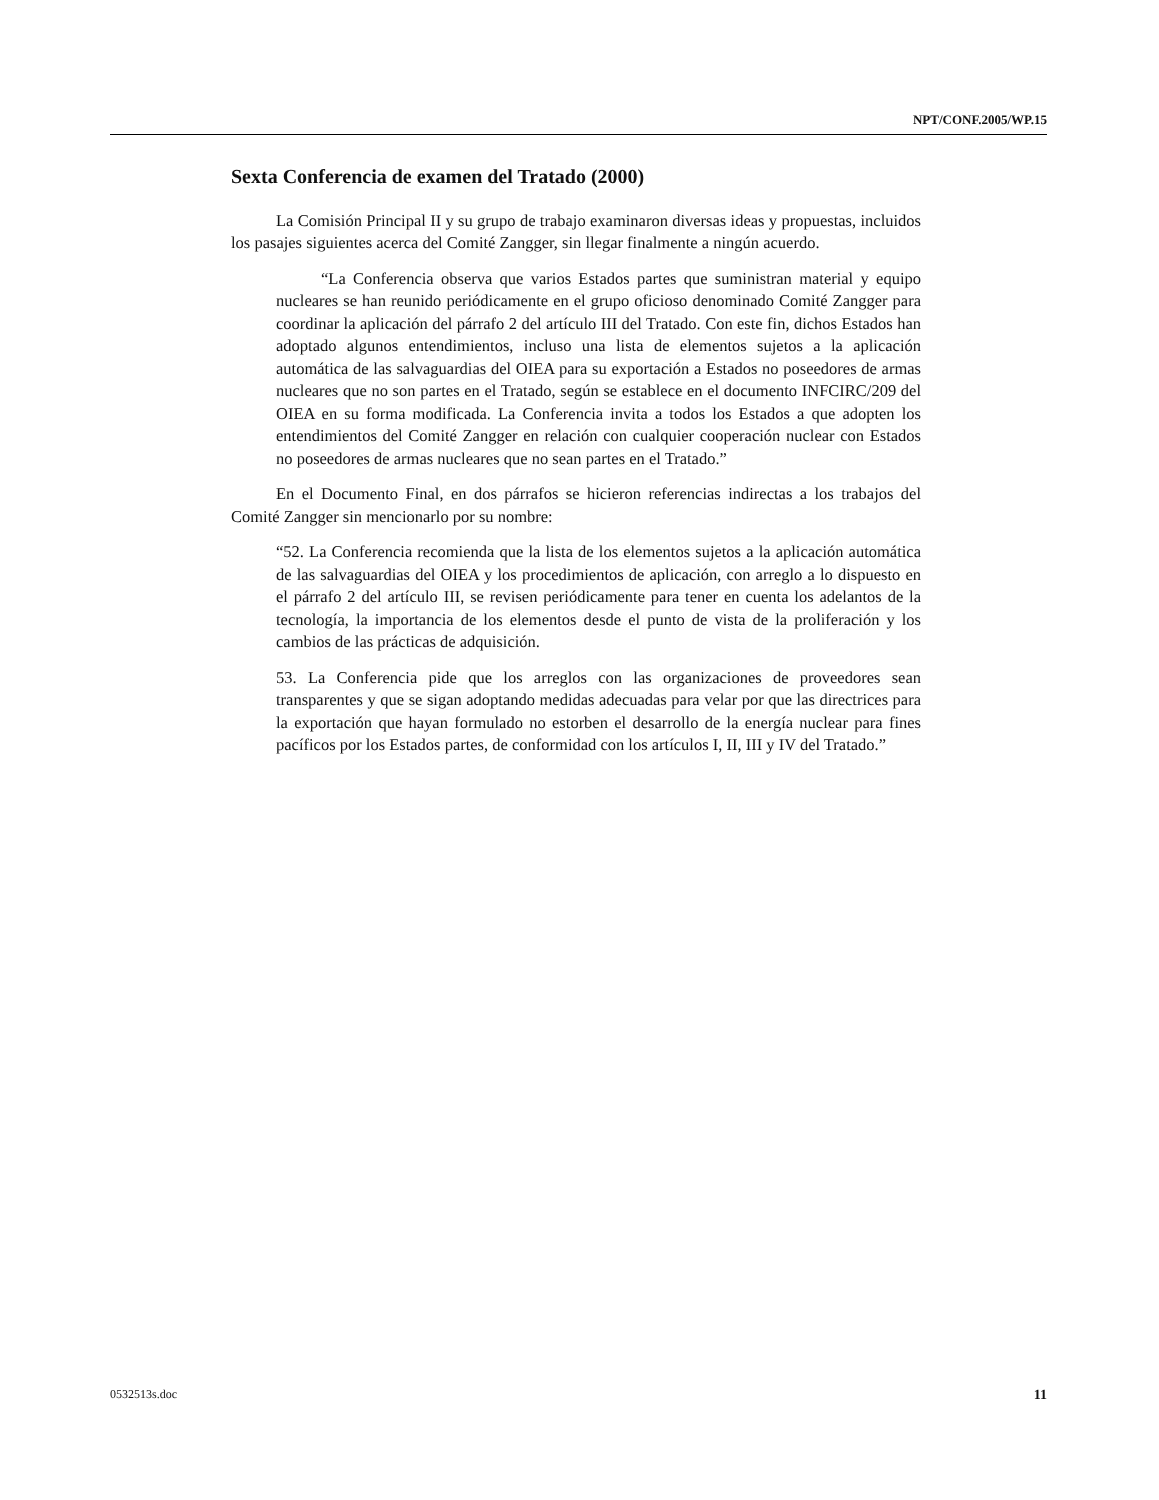NPT/CONF.2005/WP.15
Sexta Conferencia de examen del Tratado (2000)
La Comisión Principal II y su grupo de trabajo examinaron diversas ideas y propuestas, incluidos los pasajes siguientes acerca del Comité Zangger, sin llegar finalmente a ningún acuerdo.
“La Conferencia observa que varios Estados partes que suministran material y equipo nucleares se han reunido periódicamente en el grupo oficioso denominado Comité Zangger para coordinar la aplicación del párrafo 2 del artículo III del Tratado. Con este fin, dichos Estados han adoptado algunos entendimientos, incluso una lista de elementos sujetos a la aplicación automática de las salvaguardias del OIEA para su exportación a Estados no poseedores de armas nucleares que no son partes en el Tratado, según se establece en el documento INFCIRC/209 del OIEA en su forma modificada. La Conferencia invita a todos los Estados a que adopten los entendimientos del Comité Zangger en relación con cualquier cooperación nuclear con Estados no poseedores de armas nucleares que no sean partes en el Tratado.”
En el Documento Final, en dos párrafos se hicieron referencias indirectas a los trabajos del Comité Zangger sin mencionarlo por su nombre:
“52. La Conferencia recomienda que la lista de los elementos sujetos a la aplicación automática de las salvaguardias del OIEA y los procedimientos de aplicación, con arreglo a lo dispuesto en el párrafo 2 del artículo III, se revisen periódicamente para tener en cuenta los adelantos de la tecnología, la importancia de los elementos desde el punto de vista de la proliferación y los cambios de las prácticas de adquisición.
53. La Conferencia pide que los arreglos con las organizaciones de proveedores sean transparentes y que se sigan adoptando medidas adecuadas para velar por que las directrices para la exportación que hayan formulado no estorben el desarrollo de la energía nuclear para fines pacíficos por los Estados partes, de conformidad con los artículos I, II, III y IV del Tratado.”
0532513s.doc 11